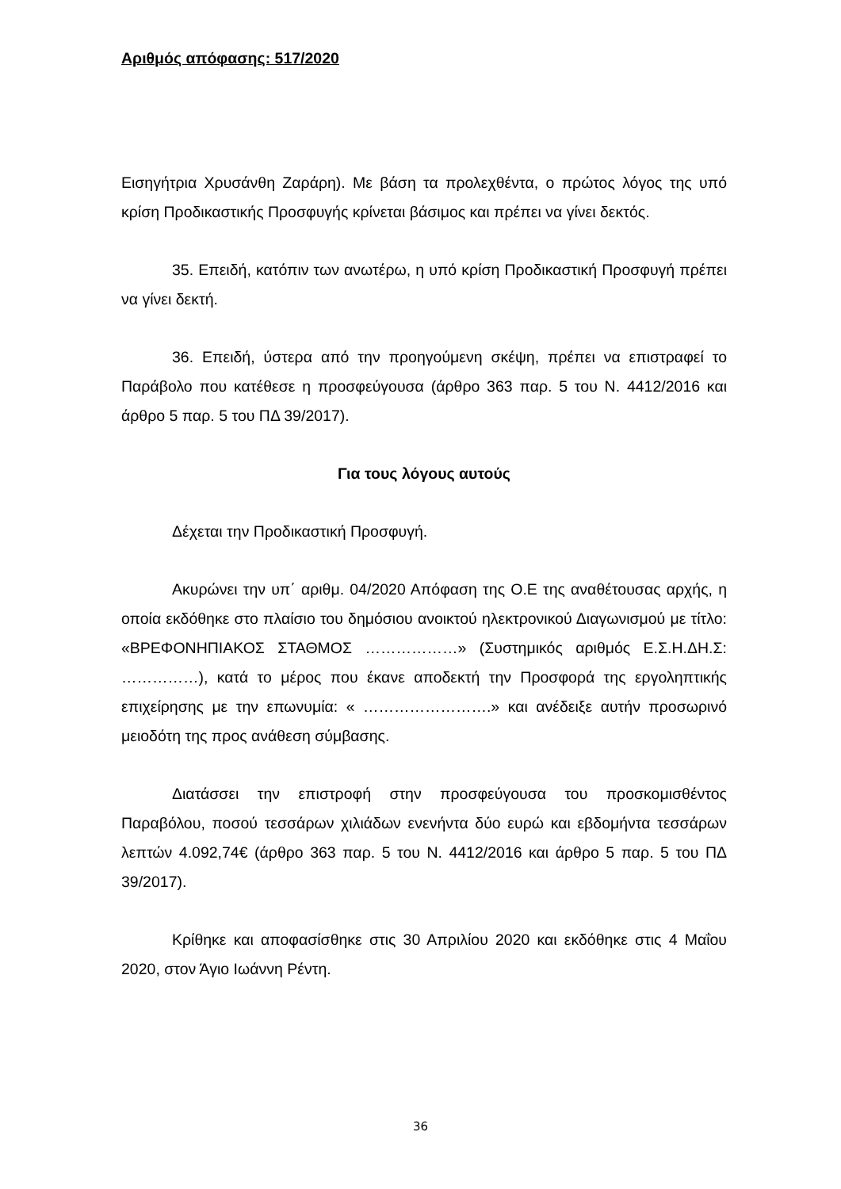Αριθμός απόφασης: 517/2020
Εισηγήτρια Χρυσάνθη Ζαράρη). Με βάση τα προλεχθέντα, ο πρώτος λόγος της υπό κρίση Προδικαστικής Προσφυγής κρίνεται βάσιμος και πρέπει να γίνει δεκτός.
35. Επειδή, κατόπιν των ανωτέρω, η υπό κρίση Προδικαστική Προσφυγή πρέπει να γίνει δεκτή.
36. Επειδή, ύστερα από την προηγούμενη σκέψη, πρέπει να επιστραφεί το Παράβολο που κατέθεσε η προσφεύγουσα (άρθρο 363 παρ. 5 του Ν. 4412/2016 και άρθρο 5 παρ. 5 του ΠΔ 39/2017).
Για τους λόγους αυτούς
Δέχεται την Προδικαστική Προσφυγή.
Ακυρώνει την υπ΄ αριθμ. 04/2020 Απόφαση της Ο.Ε της αναθέτουσας αρχής, η οποία εκδόθηκε στο πλαίσιο του δημόσιου ανοικτού ηλεκτρονικού Διαγωνισμού με τίτλο: «ΒΡΕΦΟΝΗΠΙΑΚΟΣ ΣΤΑΘΜΟΣ ………………» (Συστημικός αριθμός Ε.Σ.Η.ΔΗ.Σ: ……………), κατά το μέρος που έκανε αποδεκτή την Προσφορά της εργοληπτικής επιχείρησης με την επωνυμία: « …………………….» και ανέδειξε αυτήν προσωρινό μειοδότη της προς ανάθεση σύμβασης.
Διατάσσει την επιστροφή στην προσφεύγουσα του προσκομισθέντος Παραβόλου, ποσού τεσσάρων χιλιάδων ενενήντα δύο ευρώ και εβδομήντα τεσσάρων λεπτών 4.092,74€ (άρθρο 363 παρ. 5 του Ν. 4412/2016 και άρθρο 5 παρ. 5 του ΠΔ 39/2017).
Κρίθηκε και αποφασίσθηκε στις 30 Απριλίου 2020 και εκδόθηκε στις 4 Μαΐου 2020, στον Άγιο Ιωάννη Ρέντη.
36